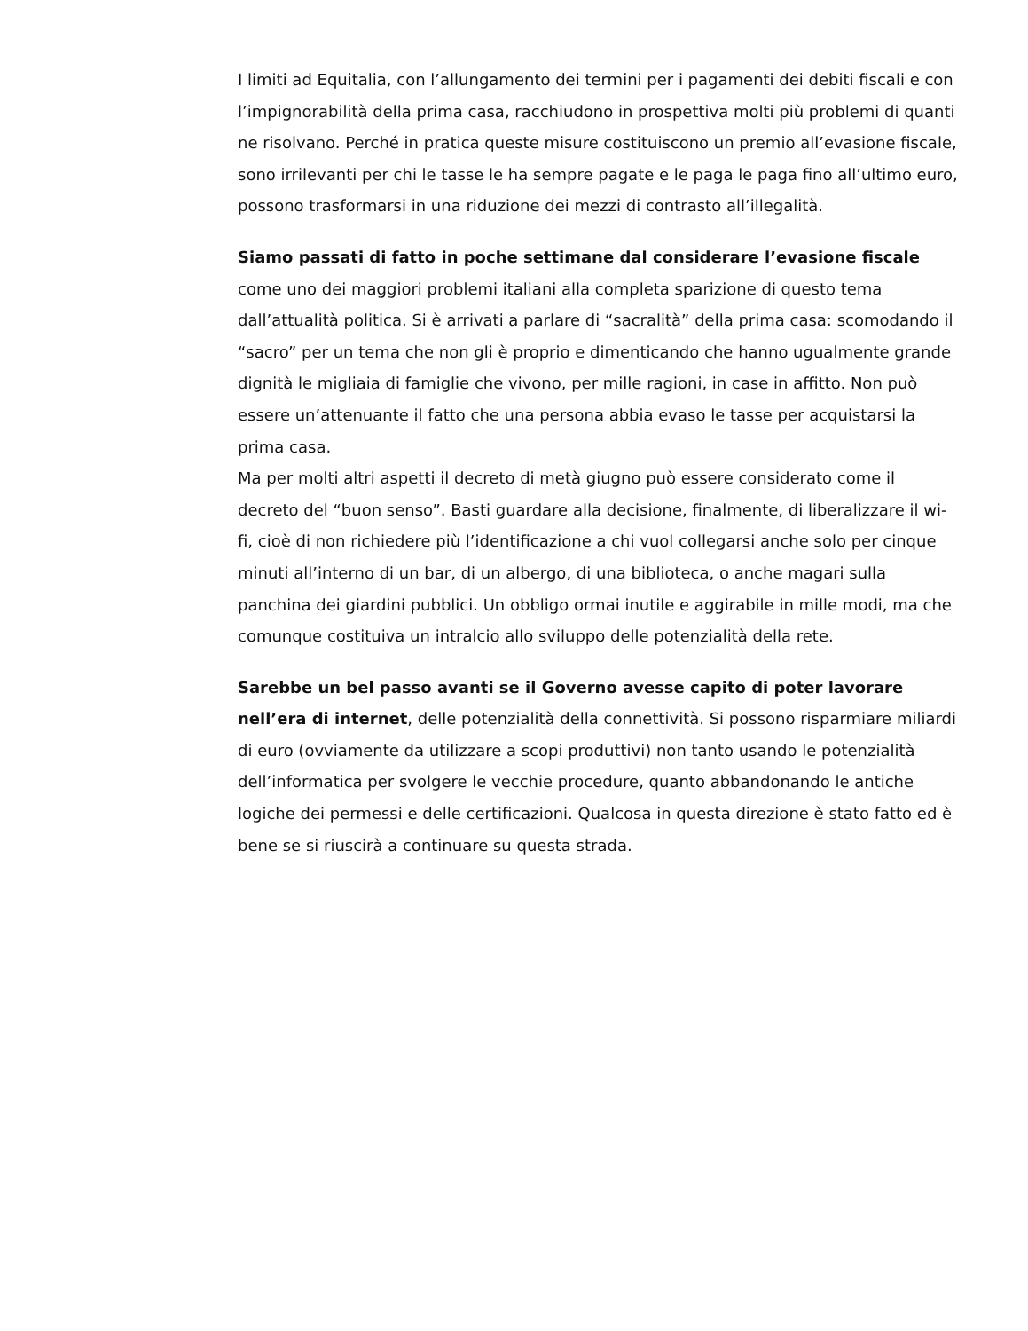I limiti ad Equitalia, con l’allungamento dei termini per i pagamenti dei debiti fiscali e con l’impignorabilità della prima casa, racchiudono in prospettiva molti più problemi di quanti ne risolvano. Perché in pratica queste misure costituiscono un premio all’evasione fiscale, sono irrilevanti per chi le tasse le ha sempre pagate e le paga le paga fino all’ultimo euro, possono trasformarsi in una riduzione dei mezzi di contrasto all’illegalità.
Siamo passati di fatto in poche settimane dal considerare l’evasione fiscale come uno dei maggiori problemi italiani alla completa sparizione di questo tema dall’attualità politica. Si è arrivati a parlare di “sacralità” della prima casa: scomodando il “sacro” per un tema che non gli è proprio e dimenticando che hanno ugualmente grande dignità le migliaia di famiglie che vivono, per mille ragioni, in case in affitto. Non può essere un’attenuante il fatto che una persona abbia evaso le tasse per acquistarsi la prima casa.
Ma per molti altri aspetti il decreto di metà giugno può essere considerato come il decreto del “buon senso”. Basti guardare alla decisione, finalmente, di liberalizzare il wi-fi, cioè di non richiedere più l’identificazione a chi vuol collegarsi anche solo per cinque minuti all’interno di un bar, di un albergo, di una biblioteca, o anche magari sulla panchina dei giardini pubblici. Un obbligo ormai inutile e aggirabile in mille modi, ma che comunque costituiva un intralcio allo sviluppo delle potenzialità della rete.
Sarebbe un bel passo avanti se il Governo avesse capito di poter lavorare nell’era di internet, delle potenzialità della connettività. Si possono risparmiare miliardi di euro (ovviamente da utilizzare a scopi produttivi) non tanto usando le potenzialità dell’informatica per svolgere le vecchie procedure, quanto abbandonando le antiche logiche dei permessi e delle certificazioni. Qualcosa in questa direzione è stato fatto ed è bene se si riuscirà a continuare su questa strada.